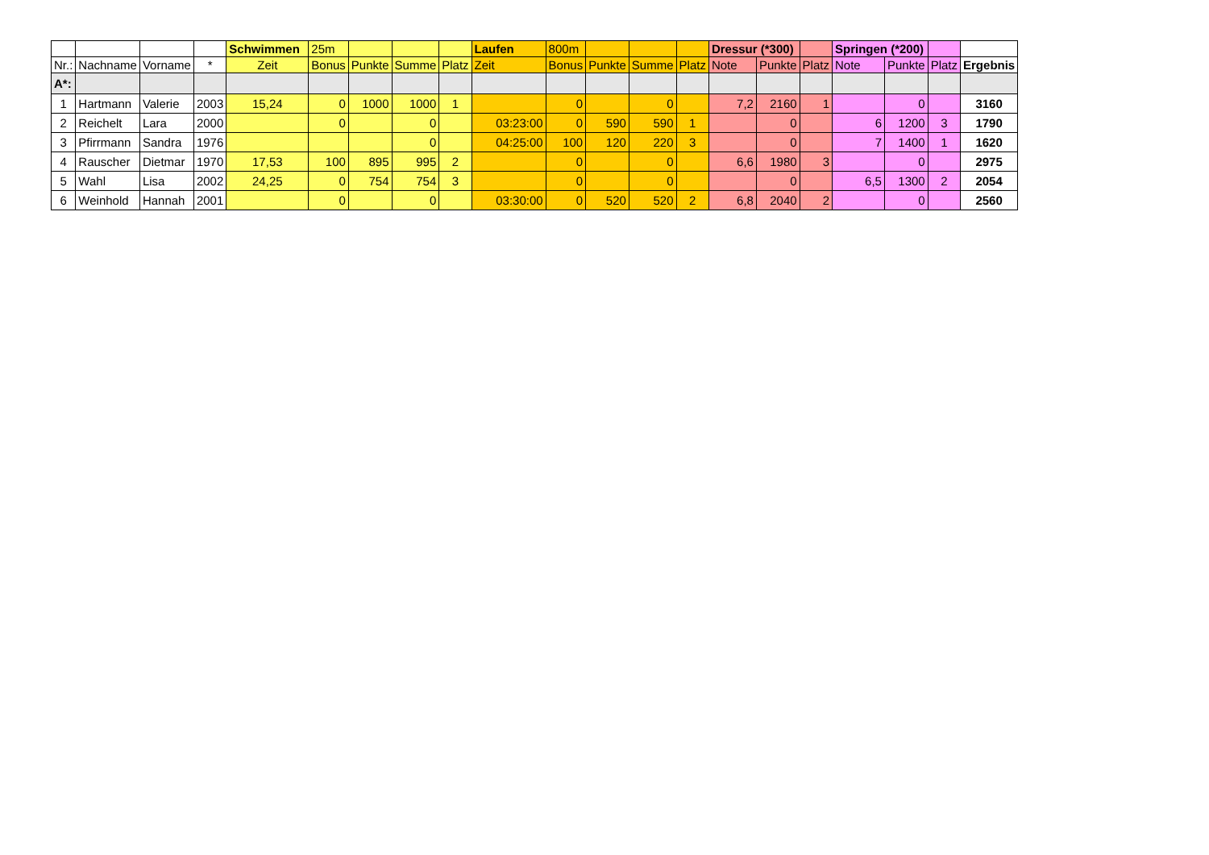| | | | | Schwimmen | 25m | | | | Laufen | 800m | | | | Dressur (*300) | | | Springen (*200) | | | |
| Nr.: | Nachname | Vorname | * | Zeit | Bonus | Punkte | Summe | Platz | Zeit | Bonus | Punkte | Summe | Platz | Note | Punkte | Platz | Note | Punkte | Platz | Ergebnis |
| A*: | | | | | | | | | | | | | | | | | | | | |
| 1 | Hartmann | Valerie | 2003 | 15,24 | 0 | 1000 | 1000 | 1 | | 0 | | 0 | | 7,2 | 2160 | 1 | | 0 | | 3160 |
| 2 | Reichelt | Lara | 2000 | | 0 | | 0 | | 03:23:00 | 0 | 590 | 590 | 1 | | 0 | | 6 | 1200 | 3 | 1790 |
| 3 | Pfirrmann | Sandra | 1976 | | | | 0 | | 04:25:00 | 100 | 120 | 220 | 3 | | 0 | | 7 | 1400 | 1 | 1620 |
| 4 | Rauscher | Dietmar | 1970 | 17,53 | 100 | 895 | 995 | 2 | | 0 | | 0 | | 6,6 | 1980 | 3 | | 0 | | 2975 |
| 5 | Wahl | Lisa | 2002 | 24,25 | 0 | 754 | 754 | 3 | | 0 | | 0 | | | 0 | | 6,5 | 1300 | 2 | 2054 |
| 6 | Weinhold | Hannah | 2001 | | 0 | | 0 | | 03:30:00 | 0 | 520 | 520 | 2 | 6,8 | 2040 | 2 | | 0 | | 2560 |